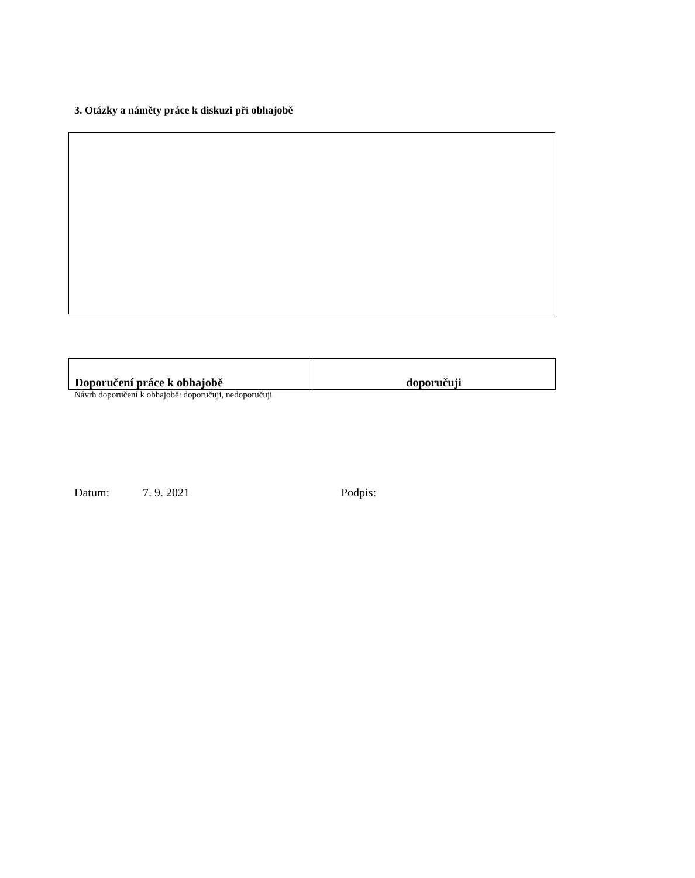3. Otázky a náměty práce k diskuzi při obhajobě
| Doporučení práce k obhajobě | doporučuji |
Návrh doporučení k obhajobě: doporučuji, nedoporučuji
Datum: 7. 9. 2021 Podpis: